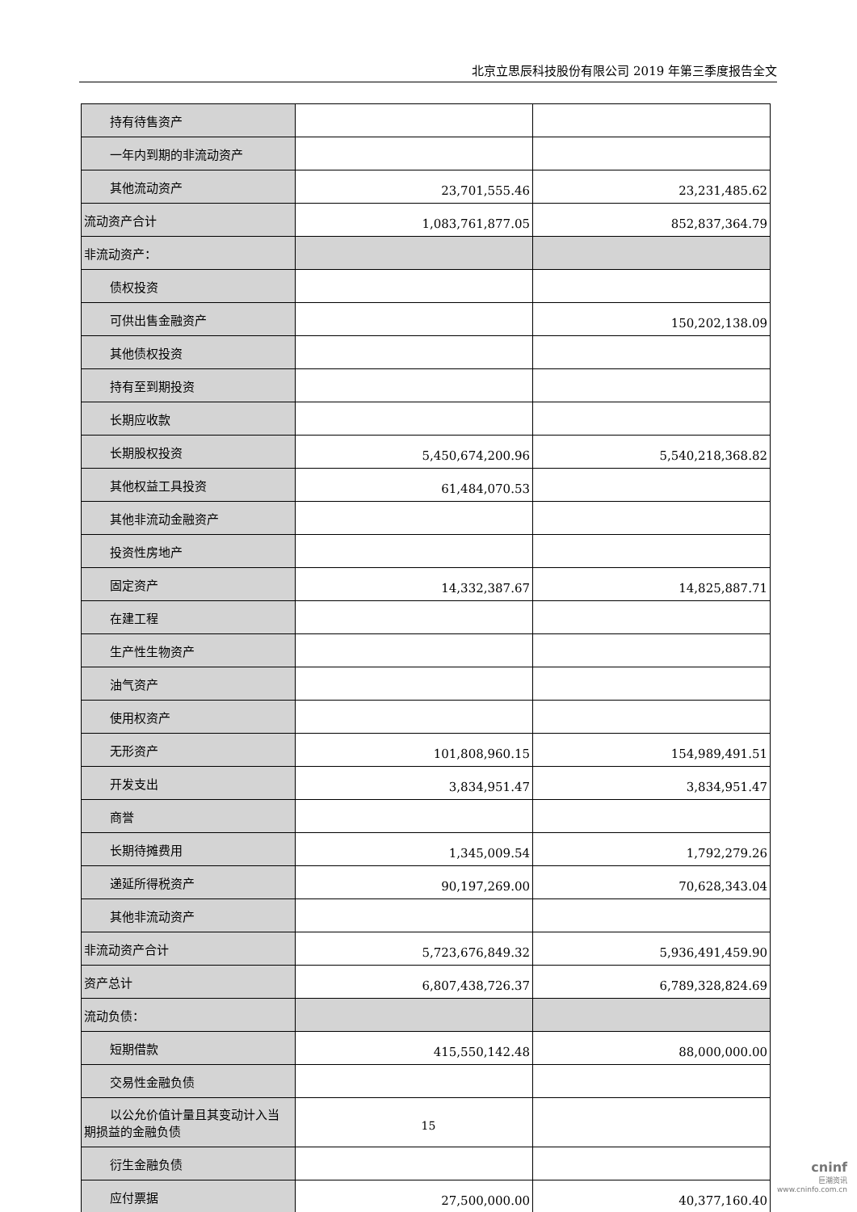北京立思辰科技股份有限公司 2019 年第三季度报告全文
| 持有待售资产 | | |
| 一年内到期的非流动资产 | | |
| 其他流动资产 | 23,701,555.46 | 23,231,485.62 |
| 流动资产合计 | 1,083,761,877.05 | 852,837,364.79 |
| 非流动资产： | | |
| 债权投资 | | |
| 可供出售金融资产 | | 150,202,138.09 |
| 其他债权投资 | | |
| 持有至到期投资 | | |
| 长期应收款 | | |
| 长期股权投资 | 5,450,674,200.96 | 5,540,218,368.82 |
| 其他权益工具投资 | 61,484,070.53 | |
| 其他非流动金融资产 | | |
| 投资性房地产 | | |
| 固定资产 | 14,332,387.67 | 14,825,887.71 |
| 在建工程 | | |
| 生产性生物资产 | | |
| 油气资产 | | |
| 使用权资产 | | |
| 无形资产 | 101,808,960.15 | 154,989,491.51 |
| 开发支出 | 3,834,951.47 | 3,834,951.47 |
| 商誉 | | |
| 长期待摊费用 | 1,345,009.54 | 1,792,279.26 |
| 递延所得税资产 | 90,197,269.00 | 70,628,343.04 |
| 其他非流动资产 | | |
| 非流动资产合计 | 5,723,676,849.32 | 5,936,491,459.90 |
| 资产总计 | 6,807,438,726.37 | 6,789,328,824.69 |
| 流动负债： | | |
| 短期借款 | 415,550,142.48 | 88,000,000.00 |
| 交易性金融负债 | | |
| 以公允价值计量且其变动计入当 期损益的金融负债 | | |
| 衍生金融负债 | | |
| 应付票据 | 27,500,000.00 | 40,377,160.40 |
15
cninf
巨潮资讯
www.cninfo.com.cn